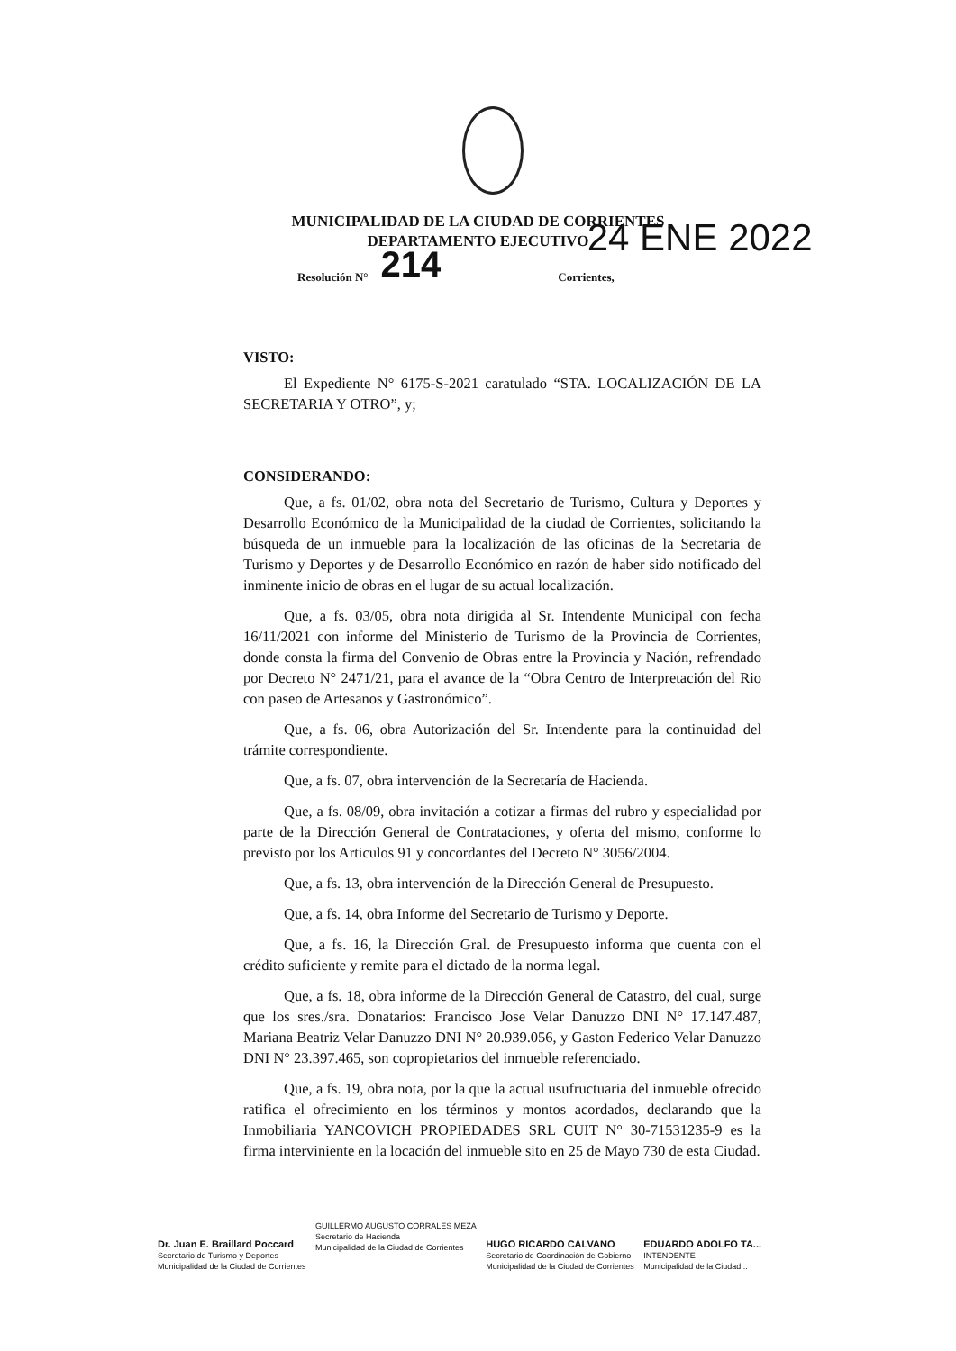MUNICIPALIDAD DE LA CIUDAD DE CORRIENTES
DEPARTAMENTO EJECUTIVO
Resolución N° 214 Corrientes, 24 ENE 2022
VISTO:
El Expediente N° 6175-S-2021 caratulado “STA. LOCALIZACIÓN DE LA SECRETARIA Y OTRO”, y;
CONSIDERANDO:
Que, a fs. 01/02, obra nota del Secretario de Turismo, Cultura y Deportes y Desarrollo Económico de la Municipalidad de la ciudad de Corrientes, solicitando la búsqueda de un inmueble para la localización de las oficinas de la Secretaria de Turismo y Deportes y de Desarrollo Económico en razón de haber sido notificado del inminente inicio de obras en el lugar de su actual localización.
Que, a fs. 03/05, obra nota dirigida al Sr. Intendente Municipal con fecha 16/11/2021 con informe del Ministerio de Turismo de la Provincia de Corrientes, donde consta la firma del Convenio de Obras entre la Provincia y Nación, refrendado por Decreto N° 2471/21, para el avance de la “Obra Centro de Interpretación del Rio con paseo de Artesanos y Gastronómico”.
Que, a fs. 06, obra Autorización del Sr. Intendente para la continuidad del trámite correspondiente.
Que, a fs. 07, obra intervención de la Secretaría de Hacienda.
Que, a fs. 08/09, obra invitación a cotizar a firmas del rubro y especialidad por parte de la Dirección General de Contrataciones, y oferta del mismo, conforme lo previsto por los Articulos 91 y concordantes del Decreto N° 3056/2004.
Que, a fs. 13, obra intervención de la Dirección General de Presupuesto.
Que, a fs. 14, obra Informe del Secretario de Turismo y Deporte.
Que, a fs. 16, la Dirección Gral. de Presupuesto informa que cuenta con el crédito suficiente y remite para el dictado de la norma legal.
Que, a fs. 18, obra informe de la Dirección General de Catastro, del cual, surge que los sres./sra. Donatarios: Francisco Jose Velar Danuzzo DNI N° 17.147.487, Mariana Beatriz Velar Danuzzo DNI N° 20.939.056, y Gaston Federico Velar Danuzzo DNI N° 23.397.465, son copropietarios del inmueble referenciado.
Que, a fs. 19, obra nota, por la que la actual usufructuaria del inmueble ofrecido ratifica el ofrecimiento en los términos y montos acordados, declarando que la Inmobiliaria YANCOVICH PROPIEDADES SRL CUIT N° 30-71531235-9 es la firma interviniente en la locación del inmueble sito en 25 de Mayo 730 de esta Ciudad.
Dr. Juan E. Braillard Poccard
Secretario de Turismo y Deportes
Municipalidad de la Ciudad de Corrientes
GUILLERMO AUGUSTO CORRALES MEZA
Secretario de Hacienda
Municipalidad de la Ciudad de Corrientes
HUGO RICARDO CALVANO
Secretario de Coordinación de Gobierno
Municipalidad de la Ciudad de Corrientes
EDUARDO ADOLFO TA...
INTENDENTE
Municipalidad de la Ciudad...